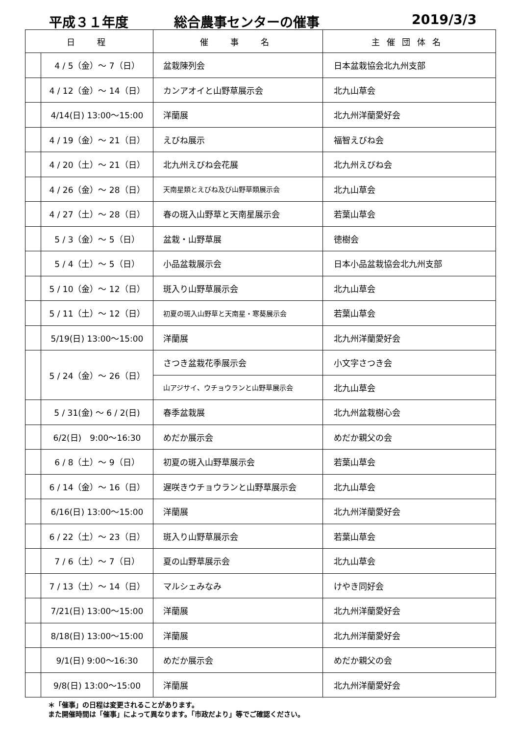平成３１年度 総合農事センターの催事 2019/3/3
| 日 程 | | 催 事 名 | 主催団体名 |
| --- | --- | --- | --- |
| | 4 / 5（金）～ 7（日） | 盆栽陳列会 | 日本盆栽協会北九州支部 |
| | 4 / 12（金）～ 14（日） | カンアオイと山野草展示会 | 北九山草会 |
| | 4/14(日) 13:00～15:00 | 洋蘭展 | 北九州洋蘭愛好会 |
| | 4 / 19（金）～ 21（日） | えびね展示 | 福智えびね会 |
| | 4 / 20（土）～ 21（日） | 北九州えびね会花展 | 北九州えびね会 |
| | 4 / 26（金）～ 28（日） | 天南星類とえびね及び山野草類展示会 | 北九山草会 |
| | 4 / 27（土）～ 28（日） | 春の斑入山野草と天南星展示会 | 若葉山草会 |
| | 5 / 3（金）～ 5（日） | 盆栽・山野草展 | 徳樹会 |
| | 5 / 4（土）～ 5（日） | 小品盆栽展示会 | 日本小品盆栽協会北九州支部 |
| | 5 / 10（金）～ 12（日） | 斑入り山野草展示会 | 北九山草会 |
| | 5 / 11（土）～ 12（日） | 初夏の斑入山野草と天南星・寒葵展示会 | 若葉山草会 |
| | 5/19(日) 13:00～15:00 | 洋蘭展 | 北九州洋蘭愛好会 |
| | 5 / 24（金）～ 26（日） | さつき盆栽花季展示会 | 小文字さつき会 |
| | | 山アジサイ、ウチョウランと山野草展示会 | 北九山草会 |
| | 5 / 31(金) ～ 6 / 2(日) | 春季盆栽展 | 北九州盆栽樹心会 |
| | 6/2(日) 9:00～16:30 | めだか展示会 | めだか親父の会 |
| | 6 / 8（土）～ 9（日） | 初夏の斑入山野草展示会 | 若葉山草会 |
| | 6 / 14（金）～ 16（日） | 遅咲きウチョウランと山野草展示会 | 北九山草会 |
| | 6/16(日) 13:00～15:00 | 洋蘭展 | 北九州洋蘭愛好会 |
| | 6 / 22（土）～ 23（日） | 斑入り山野草展示会 | 若葉山草会 |
| | 7 / 6（土）～ 7（日） | 夏の山野草展示会 | 北九山草会 |
| | 7 / 13（土）～ 14（日） | マルシェみなみ | けやき同好会 |
| | 7/21(日) 13:00～15:00 | 洋蘭展 | 北九州洋蘭愛好会 |
| | 8/18(日) 13:00～15:00 | 洋蘭展 | 北九州洋蘭愛好会 |
| | 9/1(日) 9:00～16:30 | めだか展示会 | めだか親父の会 |
| | 9/8(日) 13:00～15:00 | 洋蘭展 | 北九州洋蘭愛好会 |
＊「催事」の日程は変更されることがあります。
また開催時間は「催事」によって異なります。「市政だより」等でご確認ください。